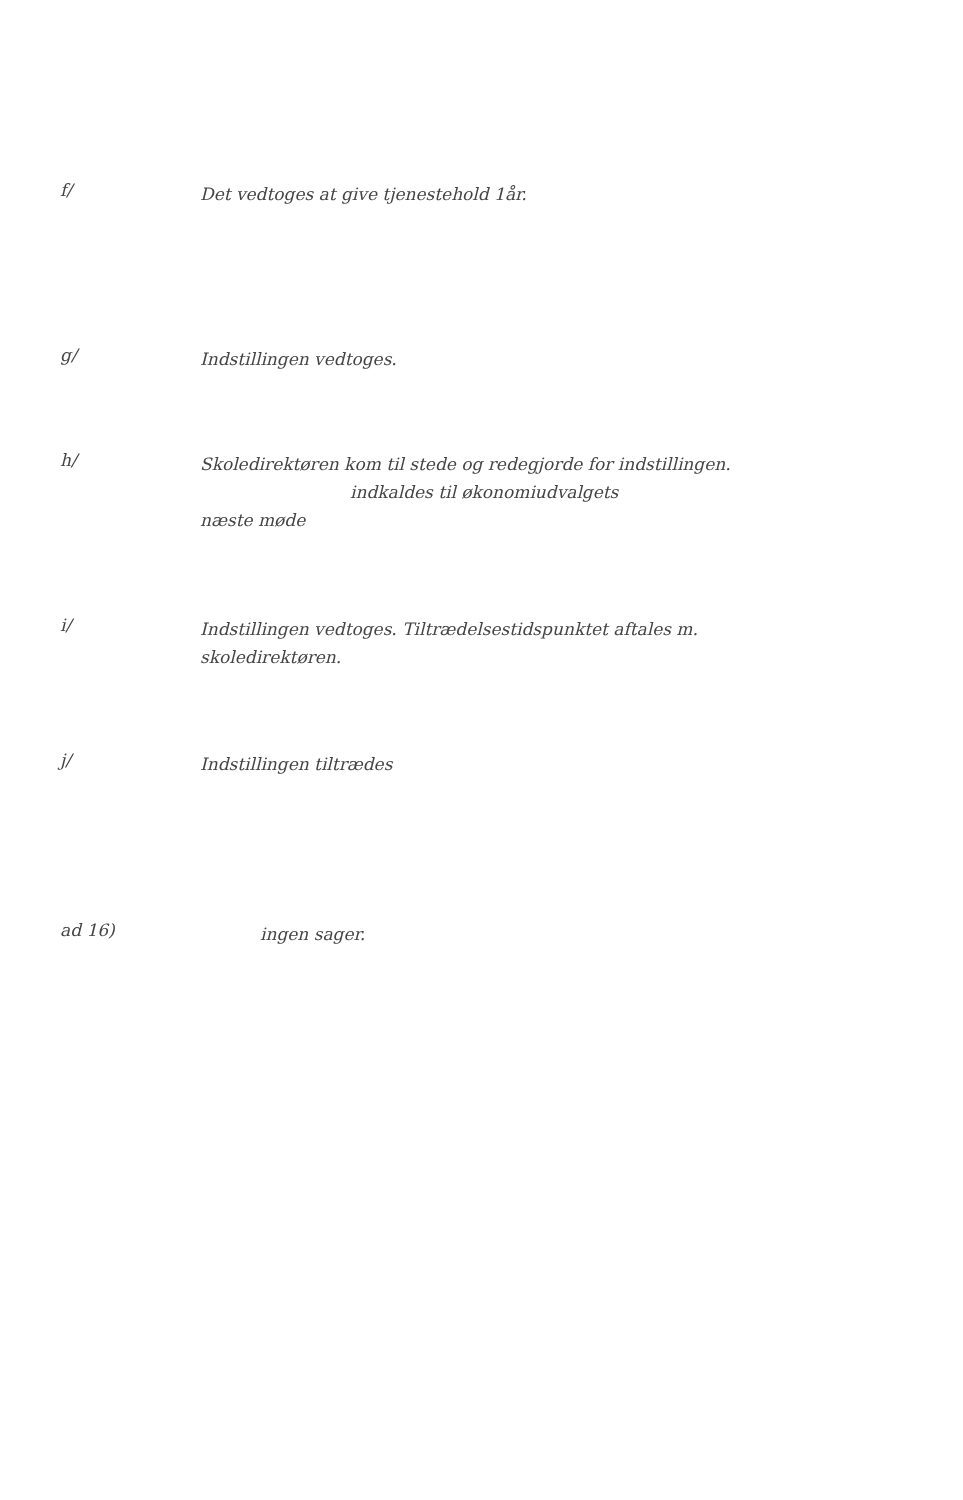f/
Det vedtoges at give tjenestehold 1år.
g/
Indstillingen vedtoges.
h/
Skoledirektøren kom til stede og redegjorde for indstillingen.
indkaldes til økonomiudvalgets
næste møde
i/
Indstillingen vedtoges. Tiltrædelsestidspunktet aftales m. skoledirektøren.
j/
Indstillingen tiltrædes
ad 16)
ingen sager.